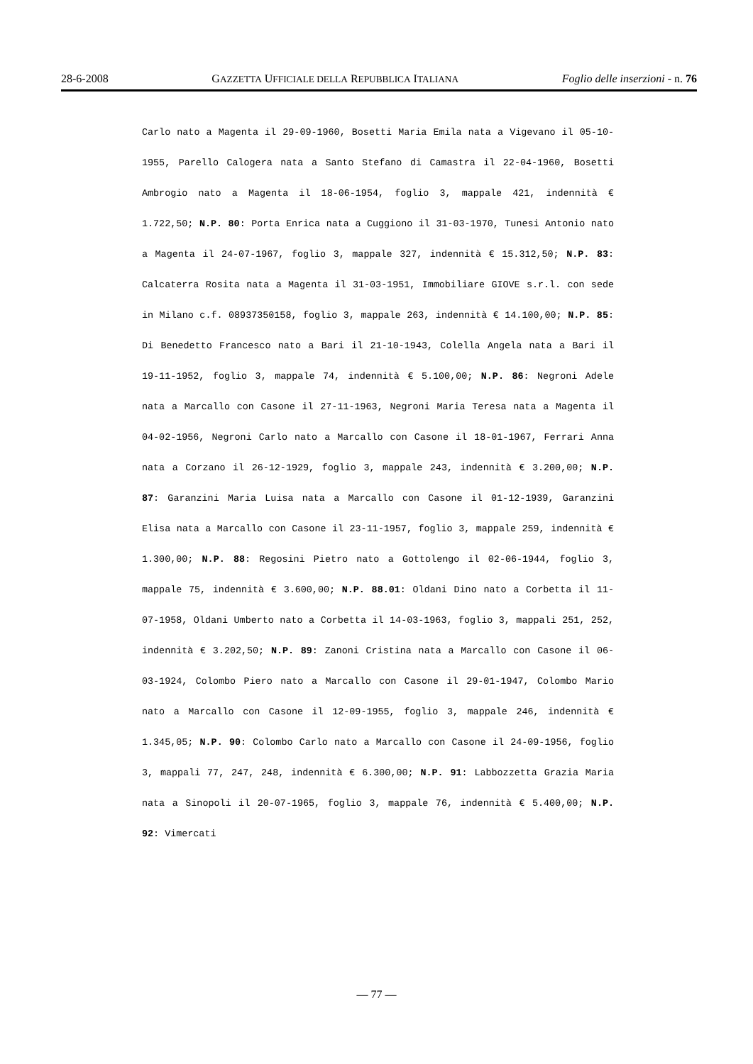28-6-2008 GAZZETTA UFFICIALE DELLA REPUBBLICA ITALIANA Foglio delle inserzioni - n. 76
Carlo nato a Magenta il 29-09-1960, Bosetti Maria Emila nata a Vigevano il 05-10-1955, Parello Calogera nata a Santo Stefano di Camastra il 22-04-1960, Bosetti Ambrogio nato a Magenta il 18-06-1954, foglio 3, mappale 421, indennità € 1.722,50; N.P. 80: Porta Enrica nata a Cuggiono il 31-03-1970, Tunesi Antonio nato a Magenta il 24-07-1967, foglio 3, mappale 327, indennità € 15.312,50; N.P. 83: Calcaterra Rosita nata a Magenta il 31-03-1951, Immobiliare GIOVE s.r.l. con sede in Milano c.f. 08937350158, foglio 3, mappale 263, indennità € 14.100,00; N.P. 85: Di Benedetto Francesco nato a Bari il 21-10-1943, Colella Angela nata a Bari il 19-11-1952, foglio 3, mappale 74, indennità € 5.100,00; N.P. 86: Negroni Adele nata a Marcallo con Casone il 27-11-1963, Negroni Maria Teresa nata a Magenta il 04-02-1956, Negroni Carlo nato a Marcallo con Casone il 18-01-1967, Ferrari Anna nata a Corzano il 26-12-1929, foglio 3, mappale 243, indennità € 3.200,00; N.P. 87: Garanzini Maria Luisa nata a Marcallo con Casone il 01-12-1939, Garanzini Elisa nata a Marcallo con Casone il 23-11-1957, foglio 3, mappale 259, indennità € 1.300,00; N.P. 88: Regosini Pietro nato a Gottolengo il 02-06-1944, foglio 3, mappale 75, indennità € 3.600,00; N.P. 88.01: Oldani Dino nato a Corbetta il 11-07-1958, Oldani Umberto nato a Corbetta il 14-03-1963, foglio 3, mappali 251, 252, indennità € 3.202,50; N.P. 89: Zanoni Cristina nata a Marcallo con Casone il 06-03-1924, Colombo Piero nato a Marcallo con Casone il 29-01-1947, Colombo Mario nato a Marcallo con Casone il 12-09-1955, foglio 3, mappale 246, indennità € 1.345,05; N.P. 90: Colombo Carlo nato a Marcallo con Casone il 24-09-1956, foglio 3, mappali 77, 247, 248, indennità € 6.300,00; N.P. 91: Labbozzetta Grazia Maria nata a Sinopoli il 20-07-1965, foglio 3, mappale 76, indennità € 5.400,00; N.P. 92: Vimercati
— 77 —